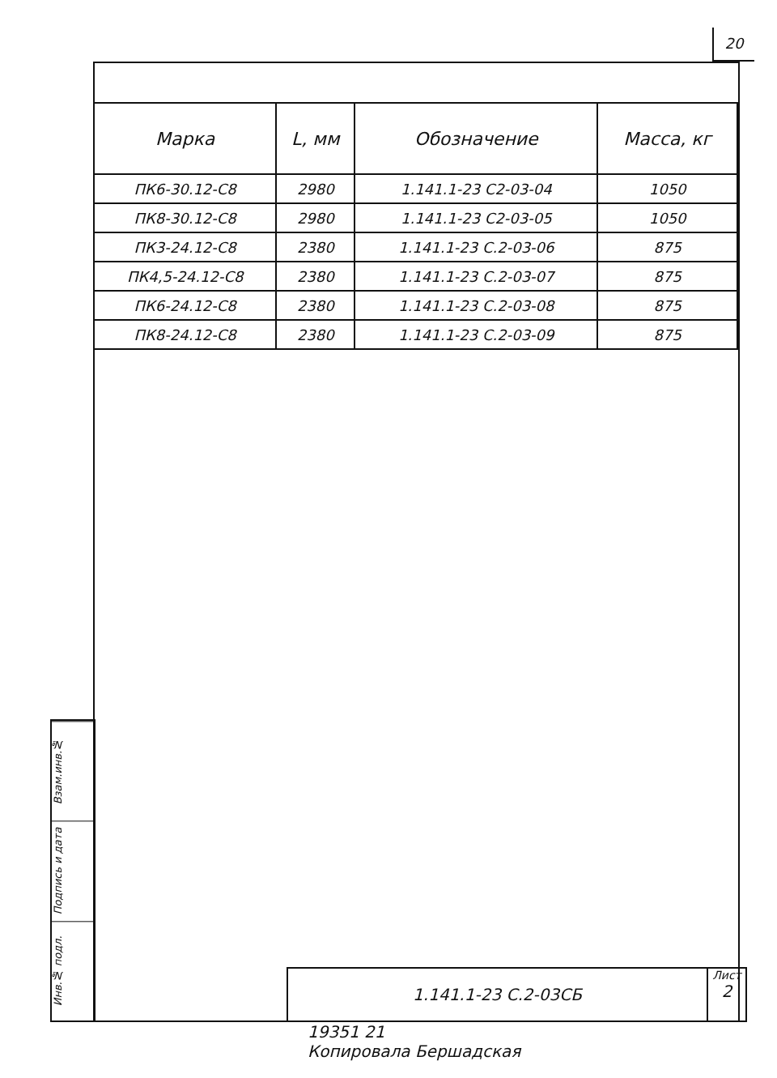20
| Марка | L, мм | Обозначение | Масса, кг |
| --- | --- | --- | --- |
| ПК6-30.12-С8 | 2980 | 1.141.1-23 С2-03-04 | 1050 |
| ПК8-30.12-С8 | 2980 | 1.141.1-23 С2-03-05 | 1050 |
| ПК3-24.12-С8 | 2380 | 1.141.1-23 С.2-03-06 | 875 |
| ПК4,5-24.12-С8 | 2380 | 1.141.1-23 С.2-03-07 | 875 |
| ПК6-24.12-С8 | 2380 | 1.141.1-23 С.2-03-08 | 875 |
| ПК8-24.12-С8 | 2380 | 1.141.1-23 С.2-03-09 | 875 |
Взам.инв.№
Подпись и дата
Инв.№ подл.
1.141.1-23 С.2-03СБ
Лист
2
19351 21
Копировала Бершадская